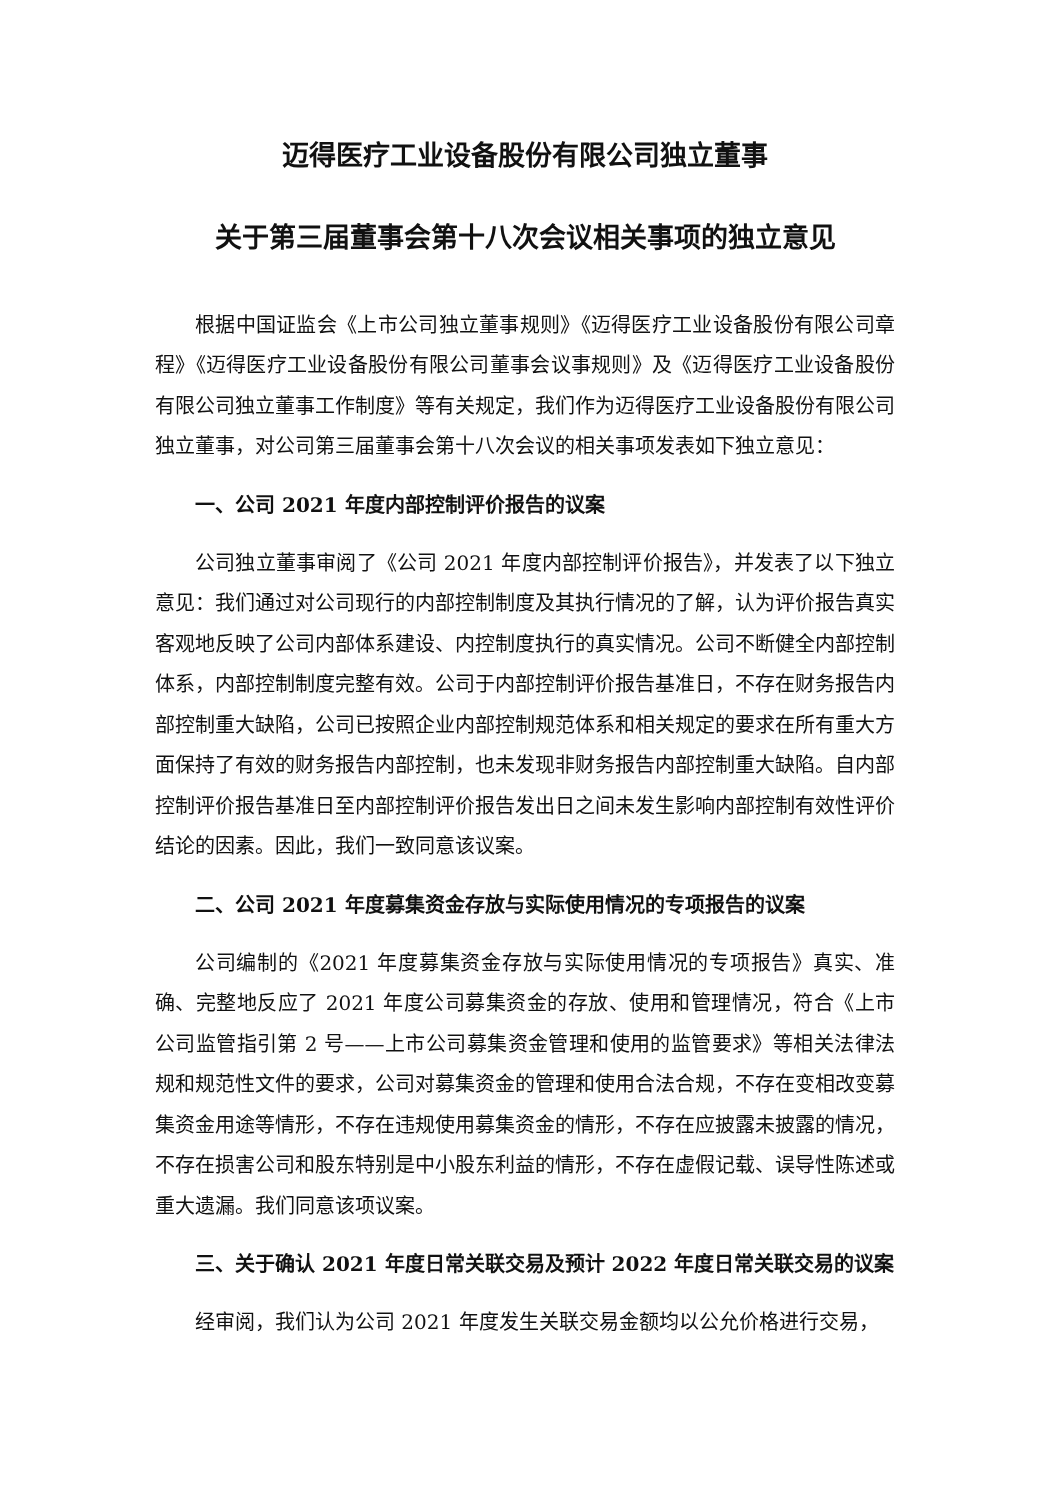迈得医疗工业设备股份有限公司独立董事
关于第三届董事会第十八次会议相关事项的独立意见
根据中国证监会《上市公司独立董事规则》《迈得医疗工业设备股份有限公司章程》《迈得医疗工业设备股份有限公司董事会议事规则》及《迈得医疗工业设备股份有限公司独立董事工作制度》等有关规定，我们作为迈得医疗工业设备股份有限公司独立董事，对公司第三届董事会第十八次会议的相关事项发表如下独立意见：
一、公司 2021 年度内部控制评价报告的议案
公司独立董事审阅了《公司 2021 年度内部控制评价报告》，并发表了以下独立意见：我们通过对公司现行的内部控制制度及其执行情况的了解，认为评价报告真实客观地反映了公司内部体系建设、内控制度执行的真实情况。公司不断健全内部控制体系，内部控制制度完整有效。公司于内部控制评价报告基准日，不存在财务报告内部控制重大缺陷，公司已按照企业内部控制规范体系和相关规定的要求在所有重大方面保持了有效的财务报告内部控制，也未发现非财务报告内部控制重大缺陷。自内部控制评价报告基准日至内部控制评价报告发出日之间未发生影响内部控制有效性评价结论的因素。因此，我们一致同意该议案。
二、公司 2021 年度募集资金存放与实际使用情况的专项报告的议案
公司编制的《2021 年度募集资金存放与实际使用情况的专项报告》真实、准确、完整地反应了 2021 年度公司募集资金的存放、使用和管理情况，符合《上市公司监管指引第 2 号——上市公司募集资金管理和使用的监管要求》等相关法律法规和规范性文件的要求，公司对募集资金的管理和使用合法合规，不存在变相改变募集资金用途等情形，不存在违规使用募集资金的情形，不存在应披露未披露的情况，不存在损害公司和股东特别是中小股东利益的情形，不存在虚假记载、误导性陈述或重大遗漏。我们同意该项议案。
三、关于确认 2021 年度日常关联交易及预计 2022 年度日常关联交易的议案
经审阅，我们认为公司 2021 年度发生关联交易金额均以公允价格进行交易，